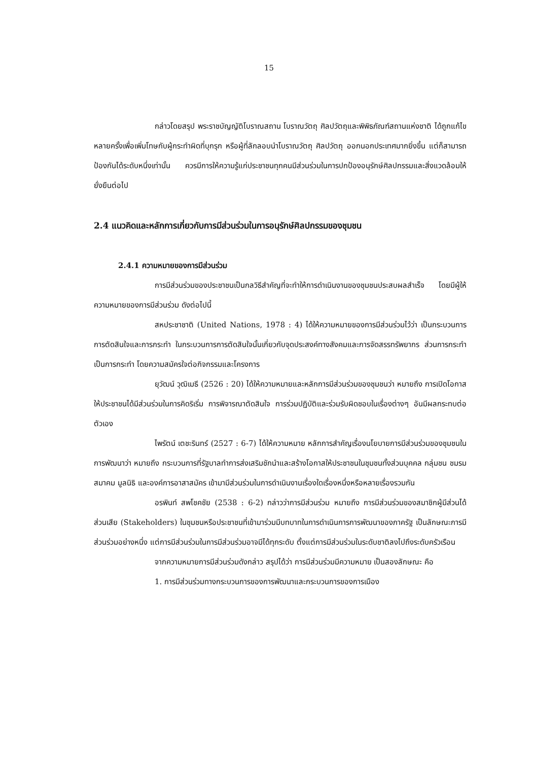15
กล่าวโดยสรุป พระราชบัญญัติโบราณสถาน โบราณวัตถุ ศิลปวัตถุและพิพิธภัณฑ์สถานแห่งชาติ ได้ถูกแก้ไขหลายครั้งเพื่อเพิ่มโทษกับผู้กระทำผิดที่บุกรุก หรือผู้ที่ลักลอบนำโบราณวัตถุ ศิลปวัตถุ ออกนอกประเทศมากยิ่งขึ้น แต่ก็สามารถป้องกันได้ระดับหนึ่งเท่านั้น ควรมีการให้ความรู้แก่ประชาชนทุกคนมีส่วนร่วมในการปกป้องอนุรักษ์ศิลปกรรมและสิ่งแวดล้อมให้ยั่งยืนต่อไป
2.4 แนวคิดและหลักการเกี่ยวกับการมีส่วนร่วมในการอนุรักษ์ศิลปกรรมของชุมชน
2.4.1 ความหมายของการมีส่วนร่วม
การมีส่วนร่วมของประชาชนเป็นกลวิธีสำคัญที่จะทำให้การดำเนินงานของชุมชนประสบผลสำเร็จ โดยมีผู้ให้ความหมายของการมีส่วนร่วม ดังต่อไปนี้
สหประชาชาติ (United Nations, 1978 : 4) ได้ให้ความหมายของการมีส่วนร่วมไว้ว่า เป็นกระบวนการการตัดสินใจและการกระทำ ในกระบวนการการตัดสินใจนั้นเกี่ยวกับจุดประสงค์ทางสังคมและการจัดสรรทรัพยากร ส่วนการกระทำเป็นการกระทำ โดยความสมัครใจต่อกิจกรรมและโครงการ
ยุวัฒน์ วุฒิเมธี (2526 : 20) ได้ให้ความหมายและหลักการมีส่วนร่วมของชุมชนว่า หมายถึง การเปิดโอกาสให้ประชาชนได้มีส่วนร่วมในการคิดริเริ่ม การพิจารณาตัดสินใจ การร่วมปฏิบัติและร่วมรับผิดชอบในเรื่องต่างๆ อันมีผลกระทบต่อตัวเอง
ไพรัตน์ เตชะรินทร์ (2527 : 6-7) ได้ให้ความหมาย หลักการสำคัญเรื่องนโยบายการมีส่วนร่วมของชุมชนในการพัฒนาว่า หมายถึง กระบวนการที่รัฐบาลทำการส่งเสริมชักนำและสร้างโอกาสให้ประชาชนในชุมชนทั้งส่วนบุคคล กลุ่มชน ชมรม สมาคม มูลนิธิ และองค์การอาสาสมัคร เข้ามามีส่วนร่วมในการดำเนินงานเรื่องใดเรื่องหนึ่งหรือหลายเรื่องรวมกัน
อรพินท์ สพโชคชัย (2538 : 6-2) กล่าวว่าการมีส่วนร่วม หมายถึง การมีส่วนร่วมของสมาชิกผู้มีส่วนได้ส่วนเสีย (Stakeholders) ในชุมชนหรือประชาชนที่เข้ามาร่วมมีบทบาทในการดำเนินการการพัฒนาของภาครัฐ เป็นลักษณะการมีส่วนร่วมอย่างหนึ่ง แต่การมีส่วนร่วมในการมีส่วนร่วมอาจมีได้ทุกระดับ ตั้งแต่การมีส่วนร่วมในระดับชาติลงไปถึงระดับครัวเรือน
จากความหมายการมีส่วนร่วมดังกล่าว สรุปได้ว่า การมีส่วนร่วมมีความหมาย เป็นสองลักษณะ คือ
1. การมีส่วนร่วมทางกระบวนการของการพัฒนาและกระบวนการของการเมือง